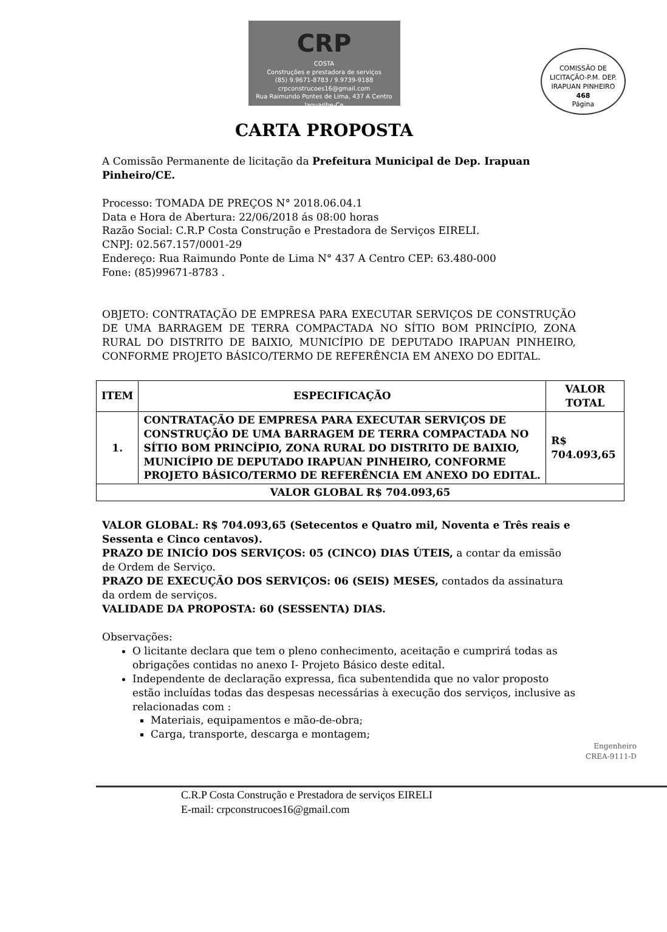CRP
COSTA
Construções e prestadora de serviços
(85) 9.9671-8783 / 9.9739-9188
crpconstrucoes16@gmail.com
Rua Raimundo Pontes de Lima, 437 A Centro Jaguaribe-Ce
COMISSÃO DE LICITAÇÃO-P.M. DEP. IRAPUAN PINHEIRO
468
Página
CARTA PROPOSTA
A Comissão Permanente de licitação da Prefeitura Municipal de Dep. Irapuan Pinheiro/CE.
Processo: TOMADA DE PREÇOS N° 2018.06.04.1
Data e Hora de Abertura: 22/06/2018 ás 08:00 horas
Razão Social: C.R.P Costa Construção e Prestadora de Serviços EIRELI.
CNPJ: 02.567.157/0001-29
Endereço: Rua Raimundo Ponte de Lima N° 437 A Centro CEP: 63.480-000
Fone: (85)99671-8783 .
OBJETO: CONTRATAÇÃO DE EMPRESA PARA EXECUTAR SERVIÇOS DE CONSTRUÇÃO DE UMA BARRAGEM DE TERRA COMPACTADA NO SÍTIO BOM PRINCÍPIO, ZONA RURAL DO DISTRITO DE BAIXIO, MUNICÍPIO DE DEPUTADO IRAPUAN PINHEIRO, CONFORME PROJETO BÁSICO/TERMO DE REFERÊNCIA EM ANEXO DO EDITAL.
| ITEM | ESPECIFICAÇÃO | VALOR TOTAL |
| --- | --- | --- |
| 1. | CONTRATAÇÃO DE EMPRESA PARA EXECUTAR SERVIÇOS DE CONSTRUÇÃO DE UMA BARRAGEM DE TERRA COMPACTADA NO SÍTIO BOM PRINCÍPIO, ZONA RURAL DO DISTRITO DE BAIXIO, MUNICÍPIO DE DEPUTADO IRAPUAN PINHEIRO, CONFORME PROJETO BÁSICO/TERMO DE REFERÊNCIA EM ANEXO DO EDITAL. | R$ 704.093,65 |
| VALOR GLOBAL R$ 704.093,65 | | |
VALOR GLOBAL: R$ 704.093,65 (Setecentos e Quatro mil, Noventa e Três reais e Sessenta e Cinco centavos).
PRAZO DE INICÍO DOS SERVIÇOS: 05 (CINCO) DIAS ÚTEIS, a contar da emissão de Ordem de Serviço.
PRAZO DE EXECUÇÃO DOS SERVIÇOS: 06 (SEIS) MESES, contados da assinatura da ordem de serviços.
VALIDADE DA PROPOSTA: 60 (SESSENTA) DIAS.
Observações:
O licitante declara que tem o pleno conhecimento, aceitação e cumprirá todas as obrigações contidas no anexo I- Projeto Básico deste edital.
Independente de declaração expressa, fica subentendida que no valor proposto estão incluídas todas das despesas necessárias à execução dos serviços, inclusive as relacionadas com :
Materiais, equipamentos e mão-de-obra;
Carga, transporte, descarga e montagem;
Engenheiro
CREA-9111-D
C.R.P Costa Construção e Prestadora de serviços EIRELI
E-mail: crpconstrucoes16@gmail.com